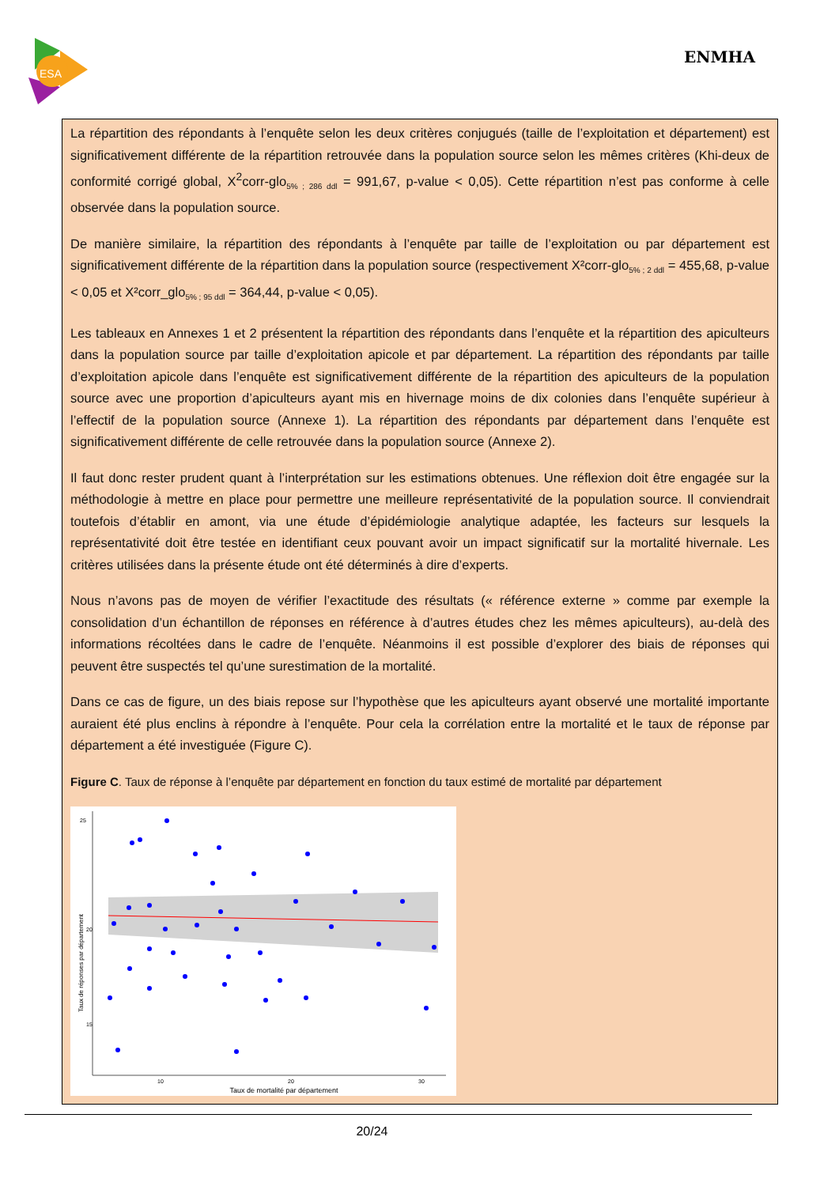ESA
ENMHA
La répartition des répondants à l’enquête selon les deux critères conjugués (taille de l’exploitation et département) est significativement différente de la répartition retrouvée dans la population source selon les mêmes critères (Khi-deux de conformité corrigé global, X<sup>2</sup>corr-glo<sub>5% ; 286 ddl</sub> = 991,67, p-value < 0,05). Cette répartition n’est pas conforme à celle observée dans la population source.
De manière similaire, la répartition des répondants à l’enquête par taille de l’exploitation ou par département est significativement différente de la répartition dans la population source (respectivement X²corr-glo<sub>5% ; 2 ddl</sub> = 455,68, p-value < 0,05 et X²corr_glo<sub>5% ; 95 ddl</sub> = 364,44, p-value < 0,05).
Les tableaux en Annexes 1 et 2 présentent la répartition des répondants dans l’enquête et la répartition des apiculteurs dans la population source par taille d’exploitation apicole et par département. La répartition des répondants par taille d’exploitation apicole dans l’enquête est significativement différente de la répartition des apiculteurs de la population source avec une proportion d’apiculteurs ayant mis en hivernage moins de dix colonies dans l’enquête supérieur à l’effectif de la population source (Annexe 1). La répartition des répondants par département dans l’enquête est significativement différente de celle retrouvée dans la population source (Annexe 2).
Il faut donc rester prudent quant à l’interprétation sur les estimations obtenues. Une réflexion doit être engagée sur la méthodologie à mettre en place pour permettre une meilleure représentativité de la population source. Il conviendrait toutefois d’établir en amont, via une étude d’épidémiologie analytique adaptée, les facteurs sur lesquels la représentativité doit être testée en identifiant ceux pouvant avoir un impact significatif sur la mortalité hivernale. Les critères utilisées dans la présente étude ont été déterminés à dire d’experts.
Nous n’avons pas de moyen de vérifier l’exactitude des résultats (« référence externe » comme par exemple la consolidation d’un échantillon de réponses en référence à d’autres études chez les mêmes apiculteurs), au-delà des informations récoltées dans le cadre de l’enquête. Néanmoins il est possible d’explorer des biais de réponses qui peuvent être suspectés tel qu’une surestimation de la mortalité.
Dans ce cas de figure, un des biais repose sur l’hypothèse que les apiculteurs ayant observé une mortalité importante auraient été plus enclins à répondre à l’enquête. Pour cela la corrélation entre la mortalité et le taux de réponse par département a été investiguée (Figure C).
Figure C. Taux de réponse à l’enquête par département en fonction du taux estimé de mortalité par département
25
20
15
10
20
30
Taux de mortalité par département
Taux de réponses par département
20/24